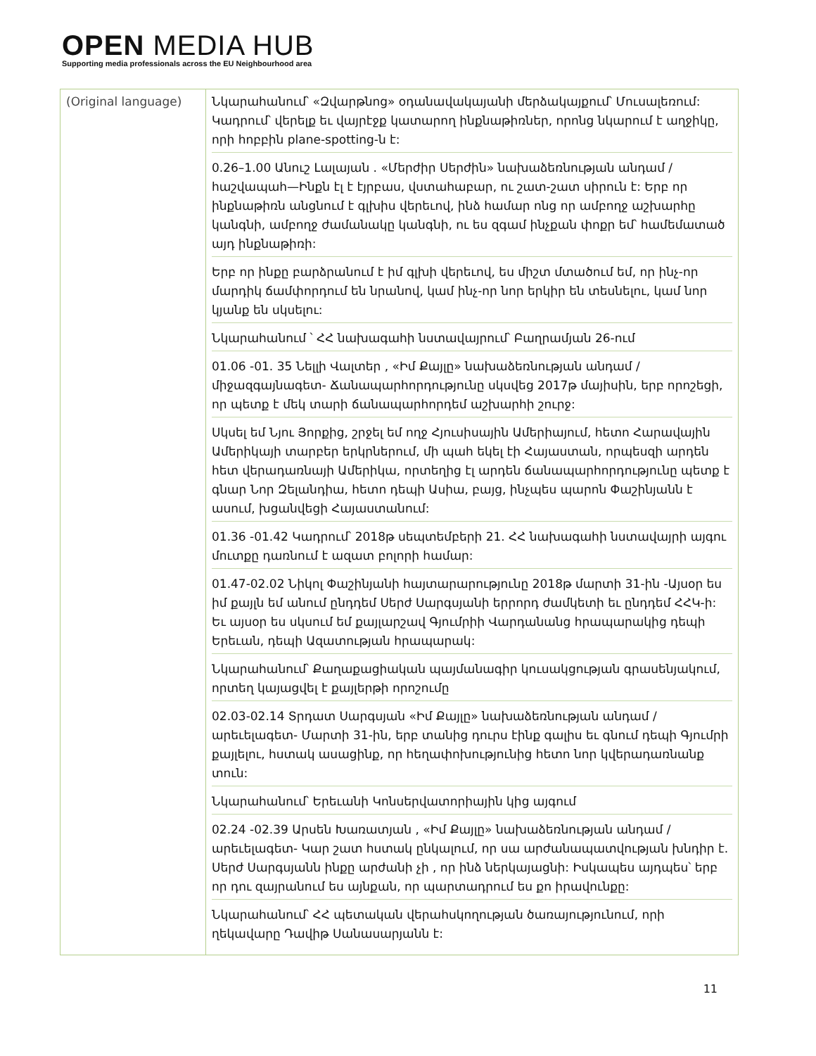OPEN MEDIA HUB
Supporting media professionals across the EU Neighbourhood area
| (Original language) | Նկարահանում՝ «Զվարթնոց» օդանավակայանի մերձակայքում՝ Մուսալեռում: Կադրում՝ վերելք եւ վայրէջք կատարող ինքնաթիռներ, որոնց նկարում է աղջիկը, որի հոբբին plane-spotting-ն է: 0.26–1.00 Անուշ Լալայան . «Մերժիր Սերժին» նախաձեռնության անդամ / հաշվապահ—Ինքն էլ է էյրբաս, վստահաբար, ու շատ-շատ սիրուն է: Երբ որ ինքնաթիռն անցնում է գլխիս վերեւով, ինձ համար ոնց որ ամբողջ աշխարհը կանգնի, ամբողջ ժամանակը կանգնի, ու ես զգամ ինչքան փոքր եմ՝ համեմատած այդ ինքնաթիռի: Երբ որ ինքը բարձրանում է իմ գլխի վերեւով, ես միշտ մտածում եմ, որ ինչ-որ մարդիկ ճամփորդում են նրանով, կամ ինչ-որ նոր երկիր են տեսնելու, կամ նոր կյանք են սկսելու: Նկարահանում ՝ ՀՀ նախագահի նստավայրում՝ Բաղրամյան 26-ում 01.06 -01. 35 Նելլի Վալտեր , «Իմ Քայլը» նախաձեռնության անդամ / միջազգայնագետ- Ճանապարհորդությունը սկսվեց 2017թ մայիսին, երբ որոշեցի, որ պետք է մեկ տարի ճանապարհորդեմ աշխարհի շուրջ: Սկսել եմ Նյու Յորքից, շրջել եմ ողջ Հյուսիսային Ամերիայում, հետո Հարավային Ամերիկայի տարբեր երկրներում, մի պահ եկել էի Հայաստան, որպեսզի արդեն հետ վերադառնայի Ամերիկա, որտեղից էլ արդեն ճանապարհորդությունը պետք է գնար Նոր Զելանդիա, հետո դեպի Ասիա, բայց, ինչպես պարոն Փաշինյանն է ասում, խցանվեցի Հայաստանում: 01.36 -01.42 Կադրում՝ 2018թ սեպտեմբերի 21. ՀՀ նախագահի նստավայրի այգու մուտքը դառնում է ազատ բոլորի համար: 01.47-02.02 Նիկոլ Փաշինյանի հայտարարությունը 2018թ մարտի 31-ին -Այսօր ես իմ քայլն եմ անում ընդդեմ Սերժ Սարգսյանի երրորդ ժամկետի եւ ընդդեմ ՀՀԿ-ի: Եւ այսօր ես սկսում եմ քայլարշավ Գյումրիի Վարդանանց հրապարակից դեպի Երեւան, դեպի Ազատության հրապարակ: Նկարահանում՝ Քաղաքացիական պայմանագիր կուսակցության գրասենյակում, որտեղ կայացվել է քայլերթի որոշումը 02.03-02.14 Տրդատ Սարգսյան «Իմ Քայլը» նախաձեռնության անդամ / արեւելագետ- Մարտի 31-ին, երբ տանից դուրս էինք գալիս եւ գնում դեպի Գյումրի քայլելու, հստակ ասացինք, որ հեղափոխությունից հետո նոր կվերադառնանք տուն: Նկարահանում՝ Երեւանի Կոնսերվատորիային կից այգում 02.24 -02.39 Արսեն Խառատյան , «Իմ Քայլը» նախաձեռնության անդամ / արեւելագետ- Կար շատ հստակ ընկալում, որ սա արժանապատվության խնդիր է. Սերժ Սարգսյանն ինքը արժանի չի , որ ինձ ներկայացնի: Իսկապես այդպես՝ երբ որ դու զայրանում ես այնքան, որ պարտադրում ես քո իրավունքը: Նկարահանում՝ ՀՀ պետական վերահսկողության ծառայությունում, որի ղեկավարը Դավիթ Սանասարյանն է: |
11